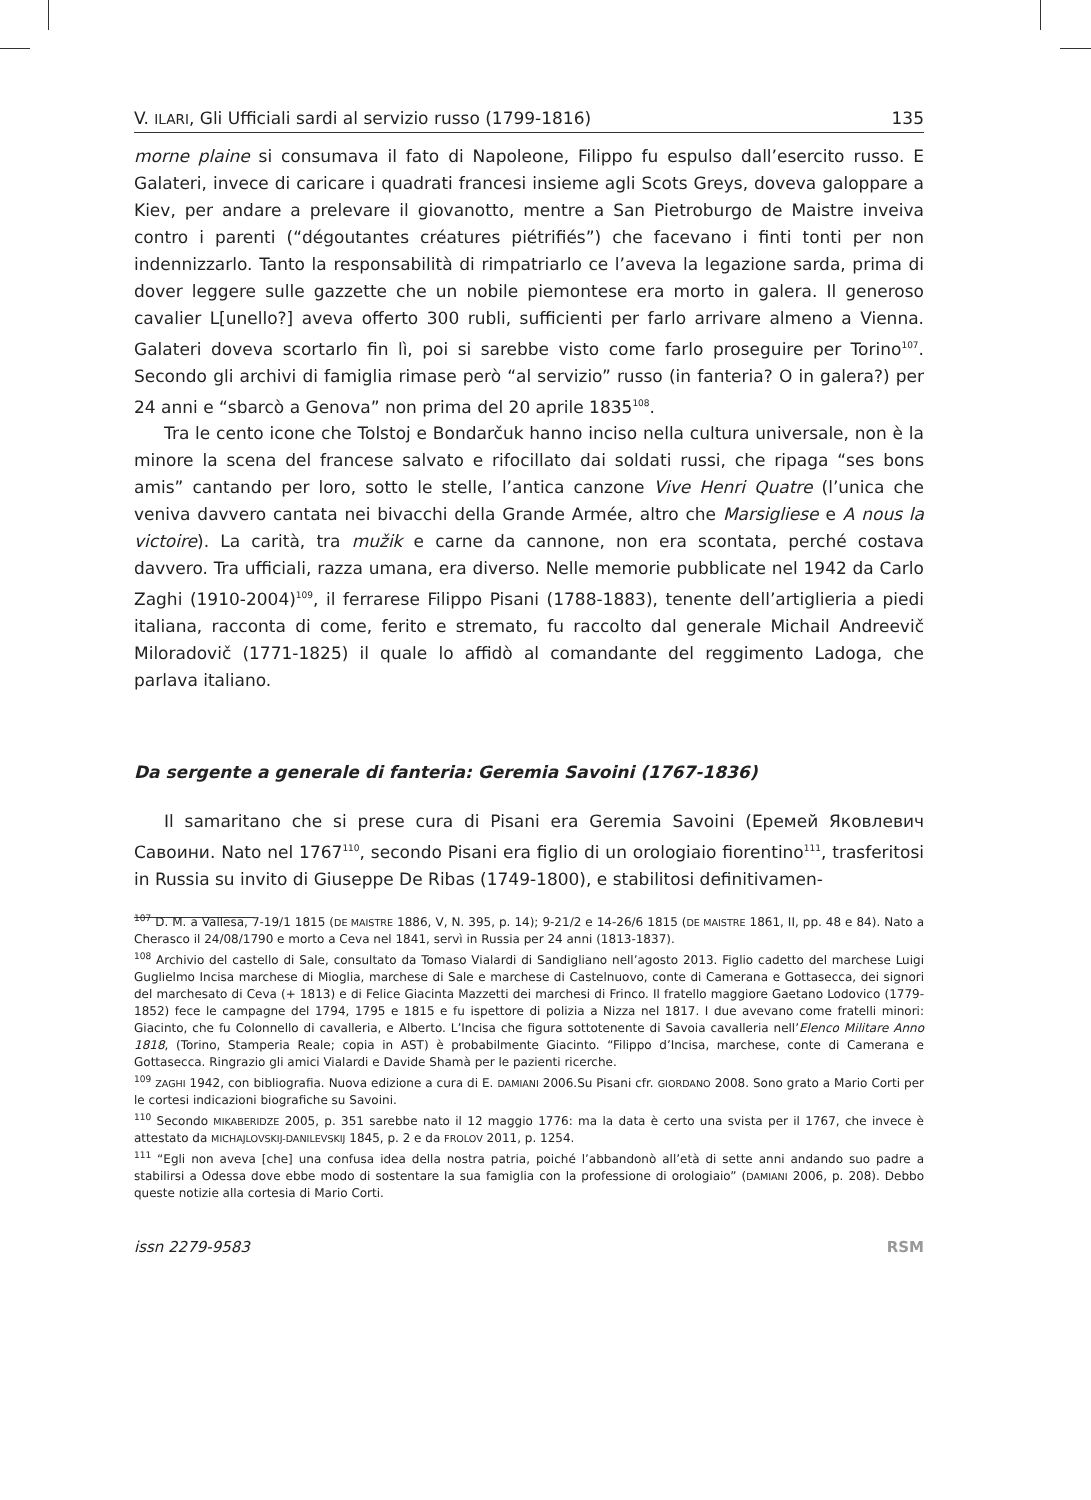V. ILARI, Gli Ufficiali sardi al servizio russo (1799-1816) 135
morne plaine si consumava il fato di Napoleone, Filippo fu espulso dall’esercito russo. E Galateri, invece di caricare i quadrati francesi insieme agli Scots Greys, doveva galoppare a Kiev, per andare a prelevare il giovanotto, mentre a San Pietroburgo de Maistre inveiva contro i parenti (“dégoutantes créatures piétrifiés”) che facevano i finti tonti per non indennizzarlo. Tanto la responsabilità di rimpatriarlo ce l’aveva la legazione sarda, prima di dover leggere sulle gazzette che un nobile piemontese era morto in galera. Il generoso cavalier L[unello?] aveva offerto 300 rubli, sufficienti per farlo arrivare almeno a Vienna. Galateri doveva scortarlo fin lì, poi si sarebbe visto come farlo proseguire per Torino<sup>107</sup>. Secondo gli archivi di famiglia rimase però “al servizio” russo (in fanteria? O in galera?) per 24 anni e “sbarcò a Genova” non prima del 20 aprile 1835<sup>108</sup>.
Tra le cento icone che Tolstoj e Bondarčuk hanno inciso nella cultura universale, non è la minore la scena del francese salvato e rifocillato dai soldati russi, che ripaga “ses bons amis” cantando per loro, sotto le stelle, l’antica canzone Vive Henri Quatre (l’unica che veniva davvero cantata nei bivacchi della Grande Armée, altro che Marsigliese e A nous la victoire). La carità, tra mužik e carne da cannone, non era scontata, perché costava davvero. Tra ufficiali, razza umana, era diverso. Nelle memorie pubblicate nel 1942 da Carlo Zaghi (1910-2004)<sup>109</sup>, il ferrarese Filippo Pisani (1788-1883), tenente dell’artiglieria a piedi italiana, racconta di come, ferito e stremato, fu raccolto dal generale Michail Andreevič Miloradovič (1771-1825) il quale lo affidò al comandante del reggimento Ladoga, che parlava italiano.
Da sergente a generale di fanteria: Geremia Savoini (1767-1836)
Il samaritano che si prese cura di Pisani era Geremia Savoini (Еремей Яковлевич Савоини. Nato nel 1767<sup>110</sup>, secondo Pisani era figlio di un orologiaio fiorentino<sup>111</sup>, trasferitosi in Russia su invito di Giuseppe De Ribas (1749-1800), e stabilitosi definitivamen-
<sup>107</sup> D. M. a Vallesa, 7-19/1 1815 (DE MAISTRE 1886, V, N. 395, p. 14); 9-21/2 e 14-26/6 1815 (DE MAISTRE 1861, II, pp. 48 e 84). Nato a Cherasco il 24/08/1790 e morto a Ceva nel 1841, servì in Russia per 24 anni (1813-1837).
<sup>108</sup> Archivio del castello di Sale, consultato da Tomaso Vialardi di Sandigliano nell’agosto 2013. Figlio cadetto del marchese Luigi Guglielmo Incisa marchese di Mioglia, marchese di Sale e marchese di Castelnuovo, conte di Camerana e Gottasecca, dei signori del marchesato di Ceva (+ 1813) e di Felice Giacinta Mazzetti dei marchesi di Frinco. Il fratello maggiore Gaetano Lodovico (1779-1852) fece le campagne del 1794, 1795 e 1815 e fu ispettore di polizia a Nizza nel 1817. I due avevano come fratelli minori: Giacinto, che fu Colonnello di cavalleria, e Alberto. L’Incisa che figura sottotenente di Savoia cavalleria nell’Elenco Militare Anno 1818, (Torino, Stamperia Reale; copia in AST) è probabilmente Giacinto. “Filippo d’Incisa, marchese, conte di Camerana e Gottasecca. Ringrazio gli amici Vialardi e Davide Shamà per le pazienti ricerche.
<sup>109</sup> ZAGHI 1942, con bibliografia. Nuova edizione a cura di E. DAMIANI 2006.Su Pisani cfr. GIORDANO 2008. Sono grato a Mario Corti per le cortesi indicazioni biografiche su Savoini.
<sup>110</sup> Secondo MIKABERIDZE 2005, p. 351 sarebbe nato il 12 maggio 1776: ma la data è certo una svista per il 1767, che invece è attestato da MICHAJLOVSKIJ-DANILEVSKIJ 1845, p. 2 e da FROLOV 2011, p. 1254.
<sup>111</sup> “Egli non aveva [che] una confusa idea della nostra patria, poiché l’abbandonò all’età di sette anni andando suo padre a stabilirsi a Odessa dove ebbe modo di sostentare la sua famiglia con la professione di orologiaio” (DAMIANI 2006, p. 208). Debbo queste notizie alla cortesia di Mario Corti.
issn 2279-9583 RSM